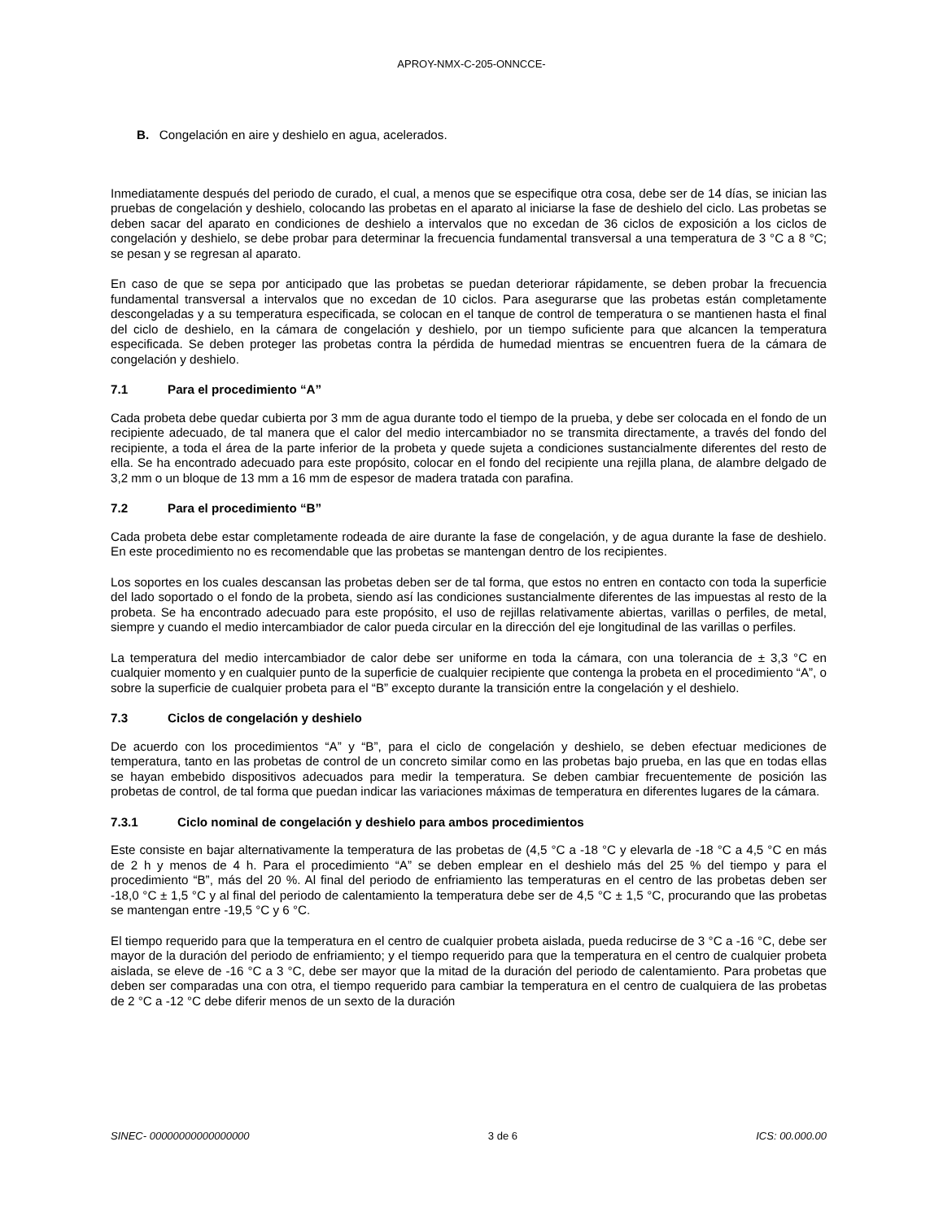APROY-NMX-C-205-ONNCCE-
B. Congelación en aire y deshielo en agua, acelerados.
Inmediatamente después del periodo de curado, el cual, a menos que se especifique otra cosa, debe ser de 14 días, se inician las pruebas de congelación y deshielo, colocando las probetas en el aparato al iniciarse la fase de deshielo del ciclo. Las probetas se deben sacar del aparato en condiciones de deshielo a intervalos que no excedan de 36 ciclos de exposición a los ciclos de congelación y deshielo, se debe probar para determinar la frecuencia fundamental transversal a una temperatura de 3 °C a 8 °C; se pesan y se regresan al aparato.
En caso de que se sepa por anticipado que las probetas se puedan deteriorar rápidamente, se deben probar la frecuencia fundamental transversal a intervalos que no excedan de 10 ciclos. Para asegurarse que las probetas están completamente descongeladas y a su temperatura especificada, se colocan en el tanque de control de temperatura o se mantienen hasta el final del ciclo de deshielo, en la cámara de congelación y deshielo, por un tiempo suficiente para que alcancen la temperatura especificada. Se deben proteger las probetas contra la pérdida de humedad mientras se encuentren fuera de la cámara de congelación y deshielo.
7.1 Para el procedimiento “A”
Cada probeta debe quedar cubierta por 3 mm de agua durante todo el tiempo de la prueba, y debe ser colocada en el fondo de un recipiente adecuado, de tal manera que el calor del medio intercambiador no se transmita directamente, a través del fondo del recipiente, a toda el área de la parte inferior de la probeta y quede sujeta a condiciones sustancialmente diferentes del resto de ella. Se ha encontrado adecuado para este propósito, colocar en el fondo del recipiente una rejilla plana, de alambre delgado de 3,2 mm o un bloque de 13 mm a 16 mm de espesor de madera tratada con parafina.
7.2 Para el procedimiento “B”
Cada probeta debe estar completamente rodeada de aire durante la fase de congelación, y de agua durante la fase de deshielo. En este procedimiento no es recomendable que las probetas se mantengan dentro de los recipientes.
Los soportes en los cuales descansan las probetas deben ser de tal forma, que estos no entren en contacto con toda la superficie del lado soportado o el fondo de la probeta, siendo así las condiciones sustancialmente diferentes de las impuestas al resto de la probeta. Se ha encontrado adecuado para este propósito, el uso de rejillas relativamente abiertas, varillas o perfiles, de metal, siempre y cuando el medio intercambiador de calor pueda circular en la dirección del eje longitudinal de las varillas o perfiles.
La temperatura del medio intercambiador de calor debe ser uniforme en toda la cámara, con una tolerancia de ± 3,3 °C en cualquier momento y en cualquier punto de la superficie de cualquier recipiente que contenga la probeta en el procedimiento “A”, o sobre la superficie de cualquier probeta para el “B” excepto durante la transición entre la congelación y el deshielo.
7.3 Ciclos de congelación y deshielo
De acuerdo con los procedimientos “A” y “B”, para el ciclo de congelación y deshielo, se deben efectuar mediciones de temperatura, tanto en las probetas de control de un concreto similar como en las probetas bajo prueba, en las que en todas ellas se hayan embebido dispositivos adecuados para medir la temperatura. Se deben cambiar frecuentemente de posición las probetas de control, de tal forma que puedan indicar las variaciones máximas de temperatura en diferentes lugares de la cámara.
7.3.1 Ciclo nominal de congelación y deshielo para ambos procedimientos
Este consiste en bajar alternativamente la temperatura de las probetas de (4,5 °C a -18 °C y elevarla de -18 °C a 4,5 °C en más de 2 h y menos de 4 h. Para el procedimiento “A” se deben emplear en el deshielo más del 25 % del tiempo y para el procedimiento “B”, más del 20 %. Al final del periodo de enfriamiento las temperaturas en el centro de las probetas deben ser -18,0 °C ± 1,5 °C y al final del periodo de calentamiento la temperatura debe ser de 4,5 °C ± 1,5 °C, procurando que las probetas se mantengan entre -19,5 °C y 6 °C.
El tiempo requerido para que la temperatura en el centro de cualquier probeta aislada, pueda reducirse de 3 °C a -16 °C, debe ser mayor de la duración del periodo de enfriamiento; y el tiempo requerido para que la temperatura en el centro de cualquier probeta aislada, se eleve de -16 °C a 3 °C, debe ser mayor que la mitad de la duración del periodo de calentamiento. Para probetas que deben ser comparadas una con otra, el tiempo requerido para cambiar la temperatura en el centro de cualquiera de las probetas de 2 °C a -12 °C debe diferir menos de un sexto de la duración
SINEC- 00000000000000000 3 de 6 ICS: 00.000.00